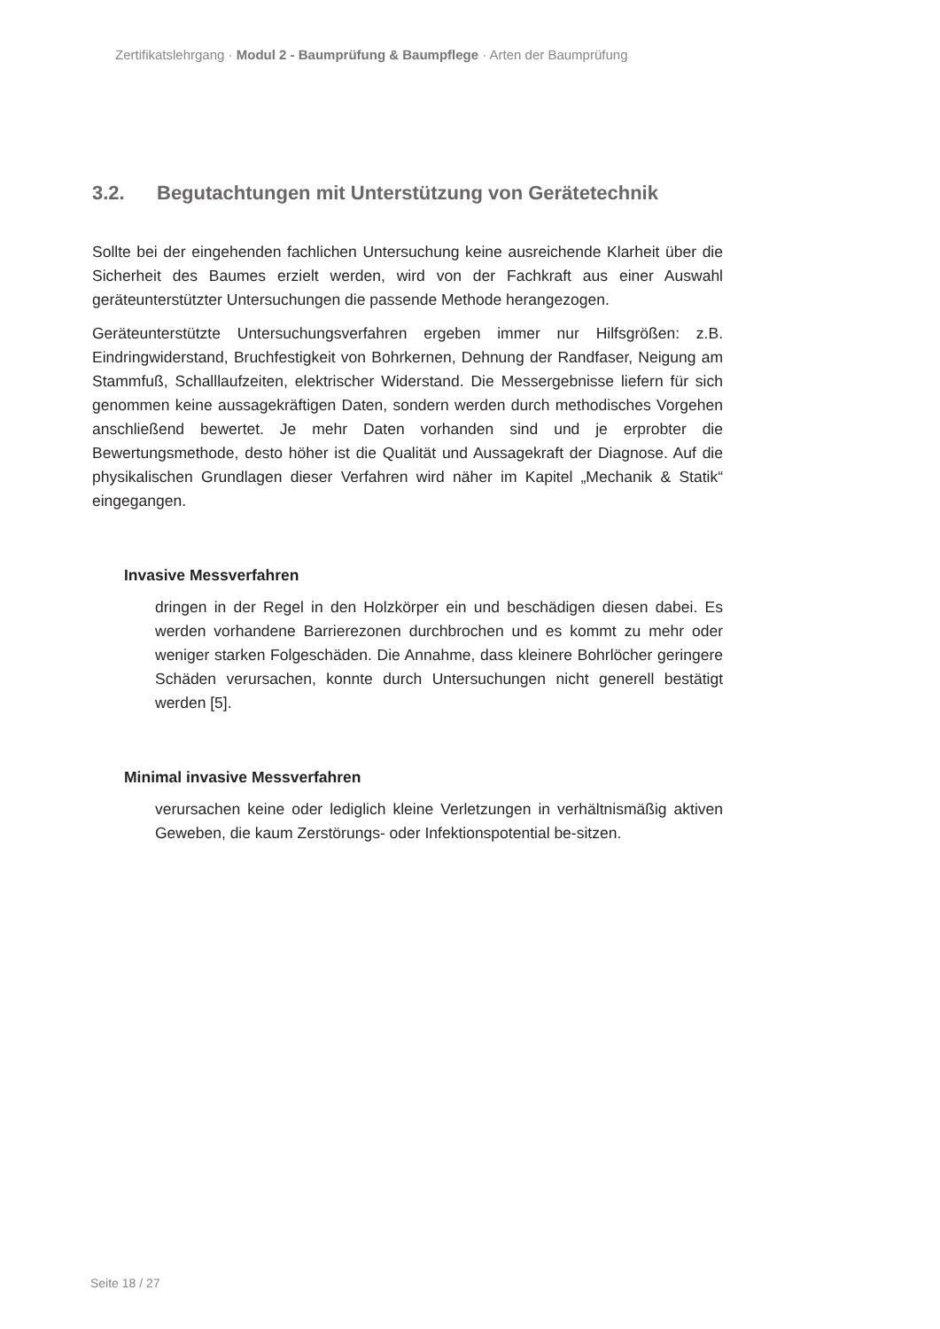Zertifikatslehrgang · Modul 2 - Baumprüfung & Baumpflege · Arten der Baumprüfung
3.2. Begutachtungen mit Unterstützung von Gerätetechnik
Sollte bei der eingehenden fachlichen Untersuchung keine ausreichende Klarheit über die Sicherheit des Baumes erzielt werden, wird von der Fachkraft aus einer Auswahl geräteunterstützter Untersuchungen die passende Methode herangezogen.
Geräteunterstützte Untersuchungsverfahren ergeben immer nur Hilfsgrößen: z.B. Eindringwiderstand, Bruchfestigkeit von Bohrkernen, Dehnung der Randfaser, Neigung am Stammfuß, Schalllaufzeiten, elektrischer Widerstand. Die Messergebnisse liefern für sich genommen keine aussagekräftigen Daten, sondern werden durch methodisches Vorgehen anschließend bewertet. Je mehr Daten vorhanden sind und je erprobter die Bewertungsmethode, desto höher ist die Qualität und Aussagekraft der Diagnose. Auf die physikalischen Grundlagen dieser Verfahren wird näher im Kapitel „Mechanik & Statik“ eingegangen.
Invasive Messverfahren
dringen in der Regel in den Holzkörper ein und beschädigen diesen dabei. Es werden vorhandene Barrierezonen durchbrochen und es kommt zu mehr oder weniger starken Folgeschäden. Die Annahme, dass kleinere Bohrlöcher geringere Schäden verursachen, konnte durch Untersuchungen nicht generell bestätigt werden [5].
Minimal invasive Messverfahren
verursachen keine oder lediglich kleine Verletzungen in verhältnismäßig aktiven Geweben, die kaum Zerstörungs- oder Infektionspotential be-sitzen.
Seite 18 / 27